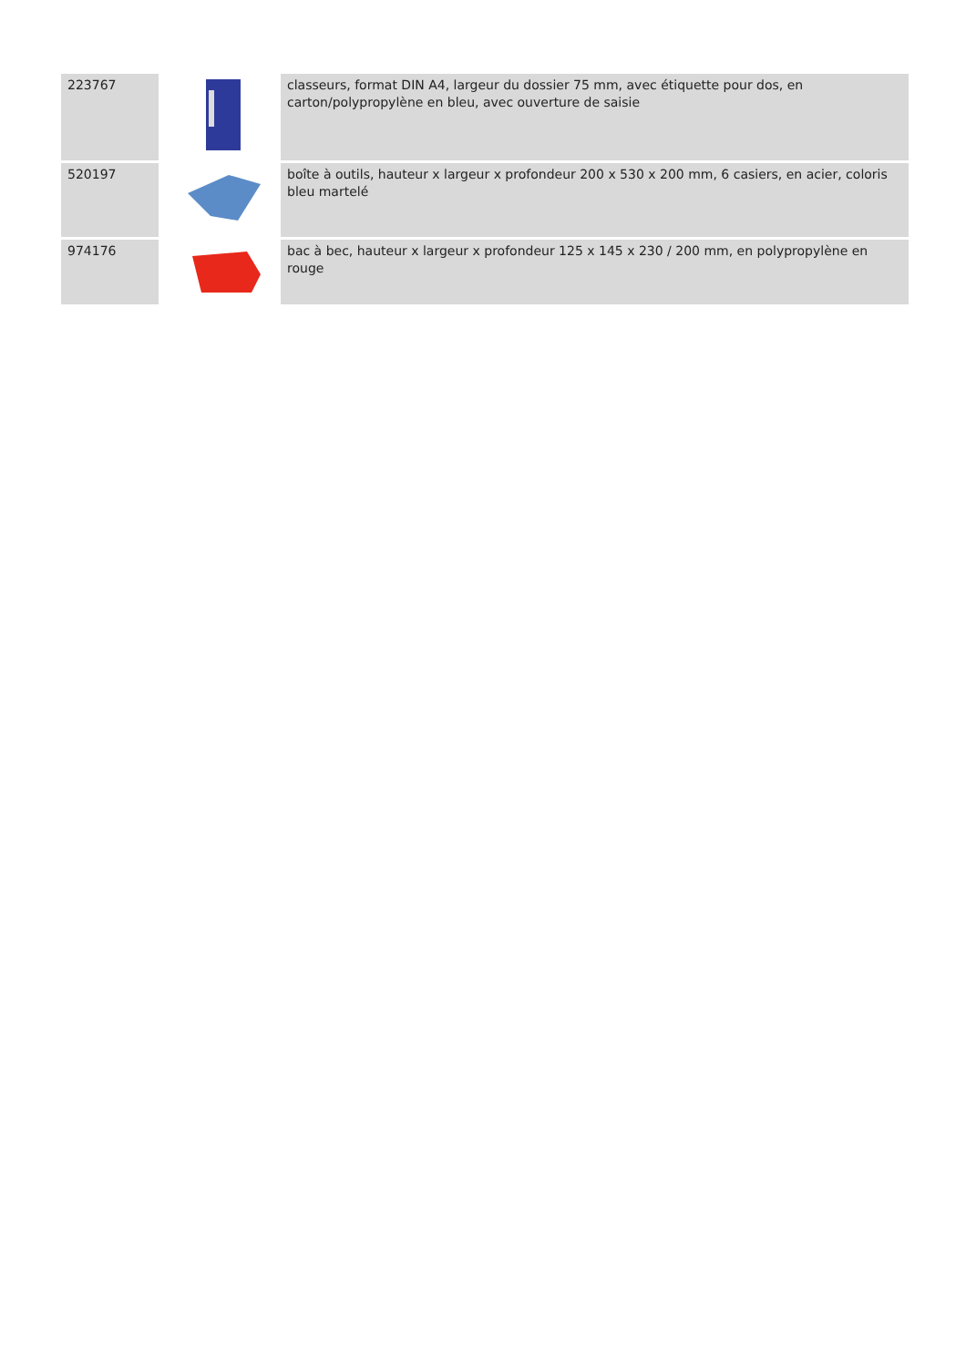| 223767 | | classeurs, format DIN A4, largeur du dossier 75 mm, avec étiquette pour dos, en carton/polypropylène en bleu, avec ouverture de saisie |
| 520197 | | boîte à outils, hauteur x largeur x profondeur 200 x 530 x 200 mm, 6 casiers, en acier, coloris bleu martelé |
| 974176 | | bac à bec, hauteur x largeur x profondeur 125 x 145 x 230 / 200 mm, en polypropylène en rouge |